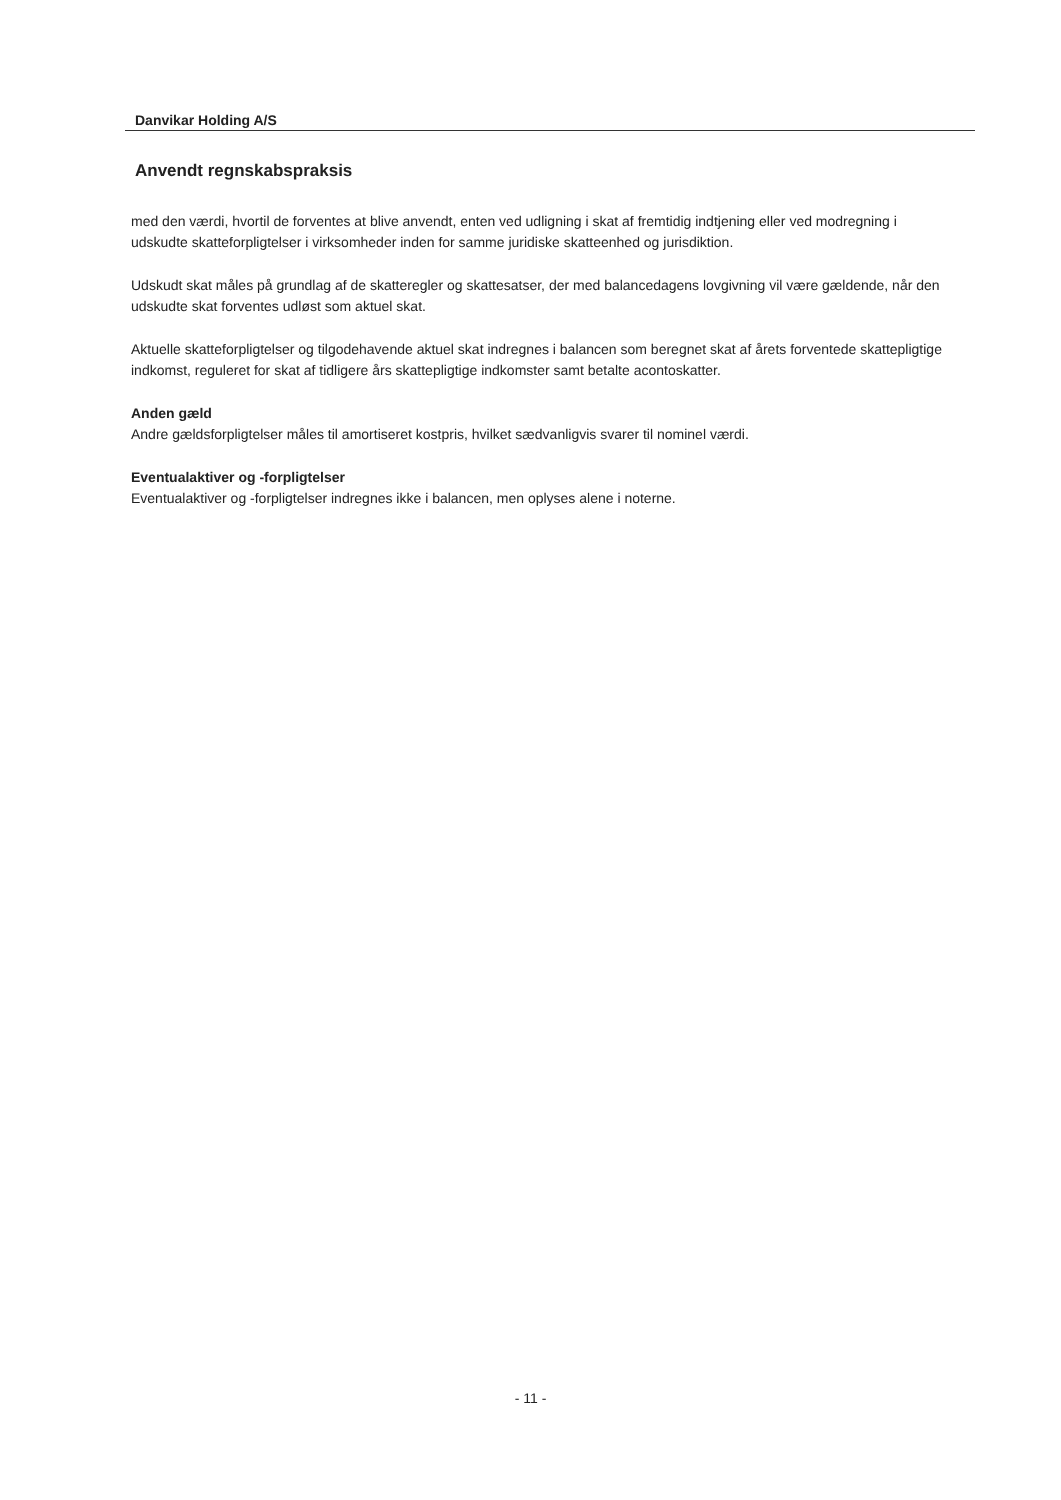Danvikar Holding A/S
Anvendt regnskabspraksis
med den værdi, hvortil de forventes at blive anvendt, enten ved udligning i skat af fremtidig indtjening eller ved modregning i udskudte skatteforpligtelser i virksomheder inden for samme juridiske skatteenhed og jurisdiktion.
Udskudt skat måles på grundlag af de skatteregler og skattesatser, der med balancedagens lovgivning vil være gældende, når den udskudte skat forventes udløst som aktuel skat.
Aktuelle skatteforpligtelser og tilgodehavende aktuel skat indregnes i balancen som beregnet skat af årets forventede skattepligtige indkomst, reguleret for skat af tidligere års skattepligtige indkomster samt betalte acontoskatter.
Anden gæld
Andre gældsforpligtelser måles til amortiseret kostpris, hvilket sædvanligvis svarer til nominel værdi.
Eventualaktiver og -forpligtelser
Eventualaktiver og -forpligtelser indregnes ikke i balancen, men oplyses alene i noterne.
- 11 -